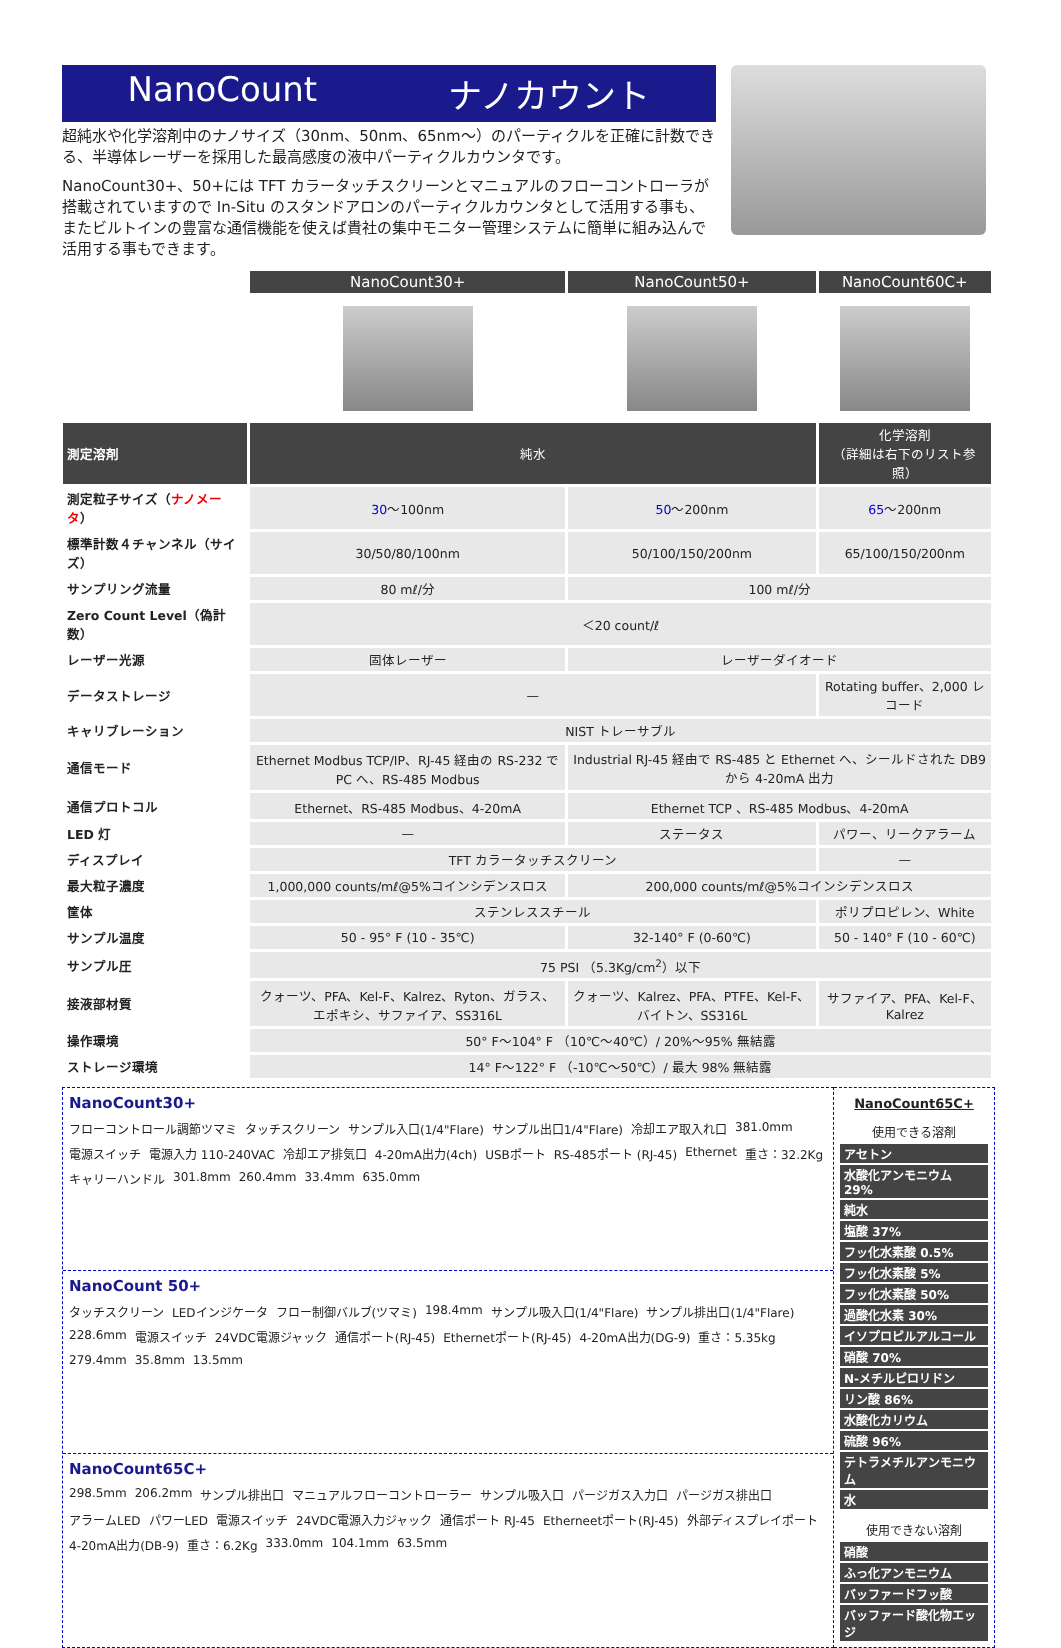NanoCount ナノカウント
超純水や化学溶剤中のナノサイズ（30nm、50nm、65nm〜）のパーティクルを正確に計数できる、半導体レーザーを採用した最高感度の液中パーティクルカウンタです。
NanoCount30+、50+には TFT カラータッチスクリーンとマニュアルのフローコントローラが搭載されていますので In-Situ のスタンドアロンのパーティクルカウンタとして活用する事も、またビルトインの豊富な通信機能を使えば貴社の集中モニター管理システムに簡単に組み込んで活用する事もできます。
| | NanoCount30+ | NanoCount50+ | NanoCount60C+ |
| 測定溶剤 | 純水 | | 化学溶剤 （詳細は右下のリスト参照） |
| 測定粒子サイズ（ ナノメータ ） | 30 〜100nm | 50 〜200nm | 65 〜200nm |
| 標準計数４チャンネル（サイズ） | 30/50/80/100nm | 50/100/150/200nm | 65/100/150/200nm |
| サンプリング流量 | 80 mℓ/分 | 100 mℓ/分 | |
| Zero Count Level（偽計数） | ＜20 count/ℓ | | |
| レーザー光源 | 固体レーザー | レーザーダイオード | |
| データストレージ | — | | Rotating buffer、2,000 レコード |
| キャリブレーション | NIST トレーサブル | | |
| 通信モード | Ethernet Modbus TCP/IP、RJ-45 経由の RS-232 で PC へ、RS-485 Modbus | Industrial RJ-45 経由で RS-485 と Ethernet へ、シールドされた DB9 から 4-20mA 出力 | |
| 通信プロトコル | Ethernet、RS-485 Modbus、4-20mA | Ethernet TCP 、RS-485 Modbus、4-20mA | |
| LED 灯 | — | ステータス | パワー、リークアラーム |
| ディスプレイ | TFT カラータッチスクリーン | | — |
| 最大粒子濃度 | 1,000,000 counts/mℓ@5%コインシデンスロス | 200,000 counts/mℓ@5%コインシデンスロス | |
| 筐体 | ステンレススチール | | ポリプロピレン、White |
| サンプル温度 | 50 - 95° F (10 - 35℃) | 32-140° F (0-60℃) | 50 - 140° F (10 - 60℃) |
| サンプル圧 | 75 PSI （5.3Kg/cm<sup>2</sup>）以下 | | |
| 接液部材質 | クォーツ、PFA、Kel-F、Kalrez、Ryton、ガラス、エポキシ、サファイア、SS316L | クォーツ、Kalrez、PFA、PTFE、Kel-F、バイトン、SS316L | サファイア、PFA、Kel-F、Kalrez |
| 操作環境 | 50° F〜104° F （10℃〜40℃）/ 20%〜95% 無結露 | | |
| ストレージ環境 | 14° F〜122° F （-10℃〜50℃）/ 最大 98% 無結露 | | |
NanoCount30+ フローコントロール調節ツマミ タッチスクリーン サンプル入口(1/4"Flare) サンプル出口1/4"Flare) 冷却エア取入れ口 381.0mm 電源スイッチ 電源入力 110-240VAC 冷却エア排気口 4-20mA出力(4ch) USBポート RS-485ポート (RJ-45) Ethernet 重さ：32.2Kg キャリーハンドル 301.8mm 260.4mm 33.4mm 635.0mm
NanoCount 50+ タッチスクリーン LEDインジケータ フロー制御バルブ(ツマミ) 198.4mm サンプル吸入口(1/4"Flare) サンプル排出口(1/4"Flare) 228.6mm 電源スイッチ 24VDC電源ジャック 通信ポート(RJ-45) Ethernetポート(RJ-45) 4-20mA出力(DG-9) 重さ：5.35kg 279.4mm 35.8mm 13.5mm
NanoCount65C+ 298.5mm 206.2mm サンプル排出口 マニュアルフローコントローラー サンプル吸入口 パージガス入力口 パージガス排出口 アラームLED パワーLED 電源スイッチ 24VDC電源入力ジャック 通信ポート RJ-45 Etherneetポート(RJ-45) 外部ディスプレイポート 4-20mA出力(DB-9) 重さ：6.2Kg 333.0mm 104.1mm 63.5mm
NanoCount65C+
使用できる溶剤
アセトン
水酸化アンモニウム 29%
純水
塩酸 37%
フッ化水素酸 0.5%
フッ化水素酸 5%
フッ化水素酸 50%
過酸化水素 30%
イソプロピルアルコール
硝酸 70%
N-メチルピロリドン
リン酸 86%
水酸化カリウム
硫酸 96%
テトラメチルアンモニウム
水
使用できない溶剤
硝酸
ふっ化アンモニウム
バッファードフッ酸
バッファード酸化物エッジ